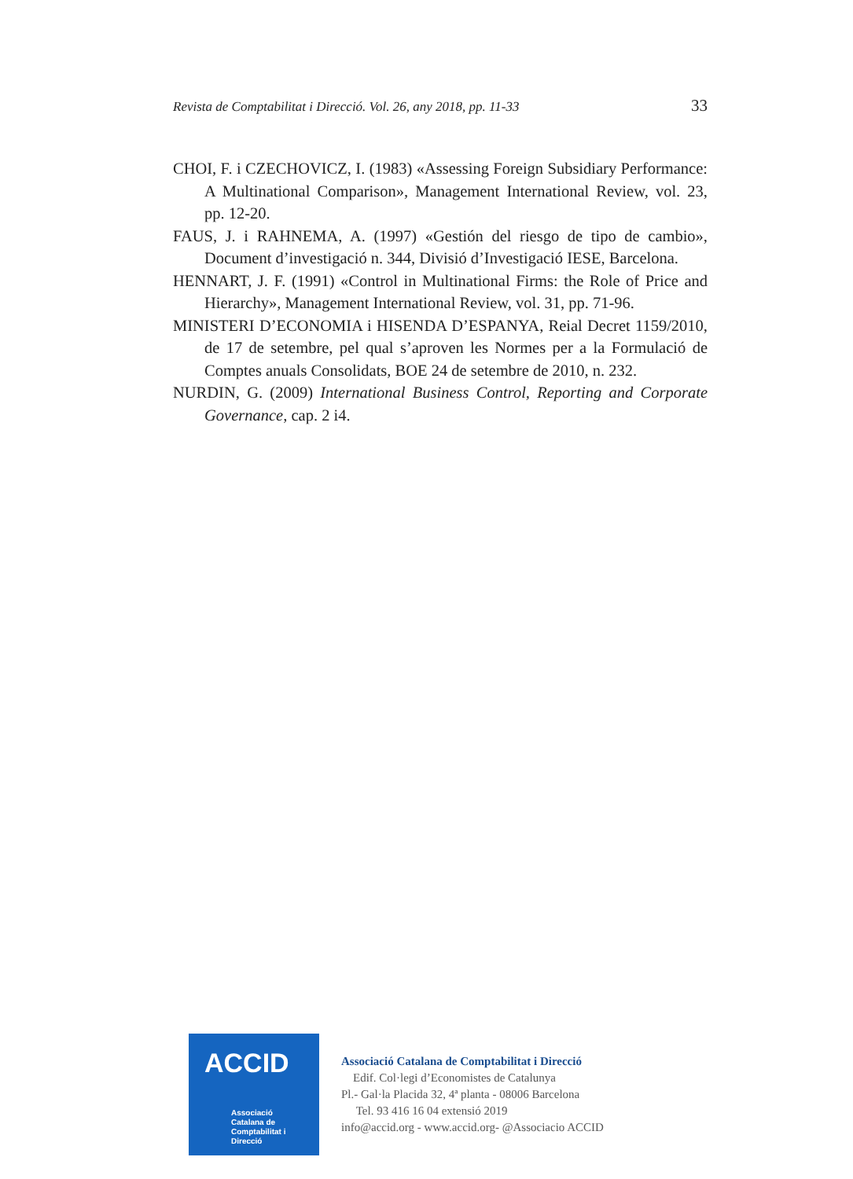Revista de Comptabilitat i Direcció. Vol. 26, any 2018, pp. 11-33 33
CHOI, F. i CZECHOVICZ, I. (1983) «Assessing Foreign Subsidiary Performance: A Multinational Comparison», Management International Review, vol. 23, pp. 12-20.
FAUS, J. i RAHNEMA, A. (1997) «Gestión del riesgo de tipo de cambio», Document d’investigació n. 344, Divisió d’Investigació IESE, Barcelona.
HENNART, J. F. (1991) «Control in Multinational Firms: the Role of Price and Hierarchy», Management International Review, vol. 31, pp. 71-96.
MINISTERI D’ECONOMIA i HISENDA D’ESPANYA, Reial Decret 1159/2010, de 17 de setembre, pel qual s’aproven les Normes per a la Formulació de Comptes anuals Consolidats, BOE 24 de setembre de 2010, n. 232.
NURDIN, G. (2009) International Business Control, Reporting and Corporate Governance, cap. 2 i4.
ACCID
Associació
Catalana de
Comptabilitat i
Direcció
Associació Catalana de Comptabilitat i Direcció
Edif. Col·legi d’Economistes de Catalunya
Pl.- Gal·la Placida 32, 4ª planta - 08006 Barcelona
Tel. 93 416 16 04 extensió 2019
info@accid.org - www.accid.org- @Associacio ACCID